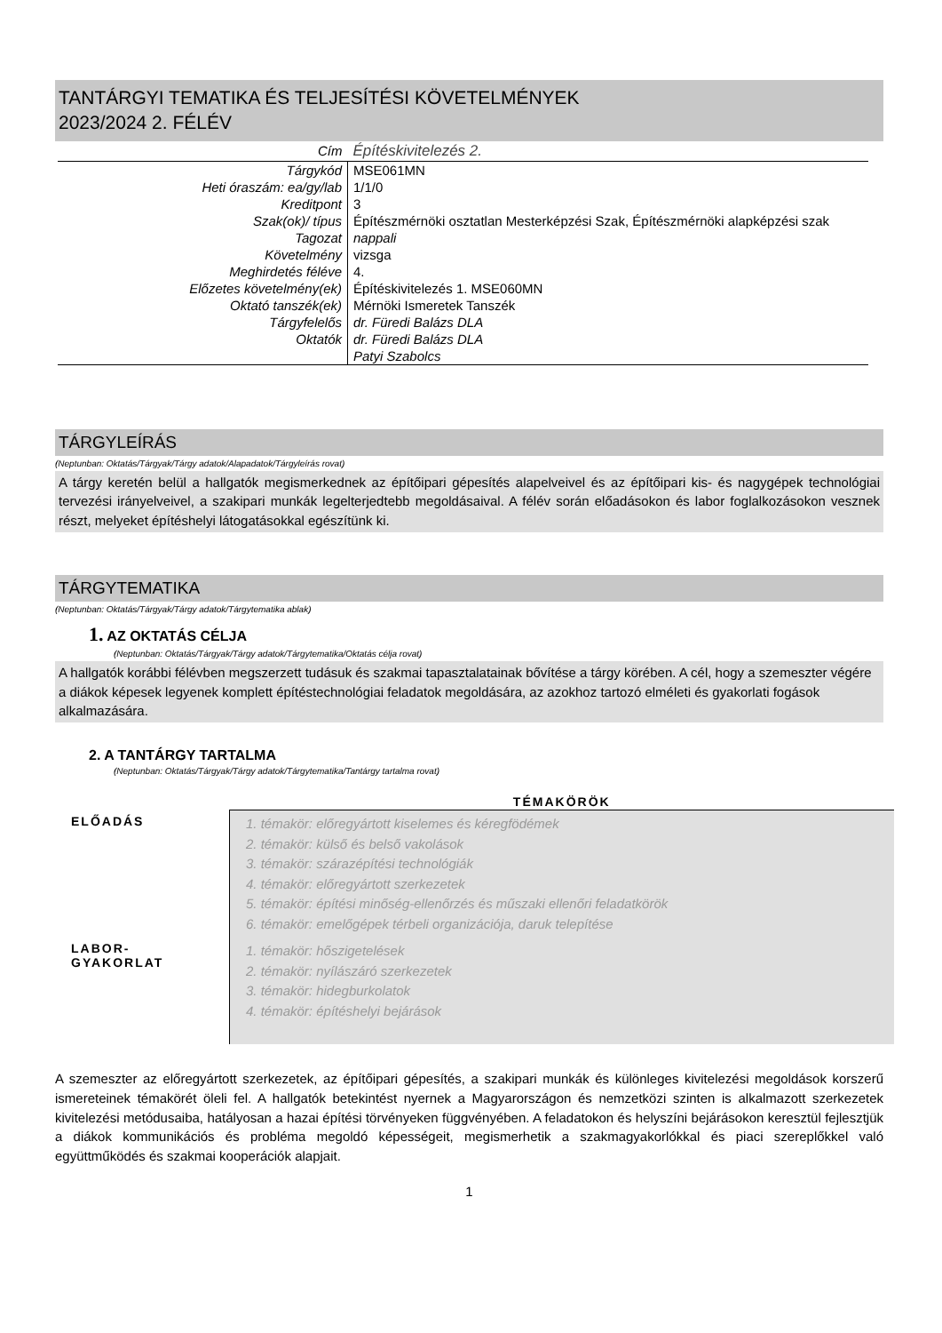TANTÁRGYI TEMATIKA ÉS TELJESÍTÉSI KÖVETELMÉNYEK
2023/2024 2. FÉLÉV
| Cím | Építéskivitelezés 2. |
| Tárgykód | MSE061MN |
| Heti óraszám: ea/gy/lab | 1/1/0 |
| Kreditpont | 3 |
| Szak(ok)/ típus | Építészmérnöki osztatlan Mesterképzési Szak, Építészmérnöki alapképzési szak |
| Tagozat | nappali |
| Követelmény | vizsga |
| Meghirdetés féléve | 4. |
| Előzetes követelmény(ek) | Építéskivitelezés 1. MSE060MN |
| Oktató tanszék(ek) | Mérnöki Ismeretek Tanszék |
| Tárgyfelelős | dr. Füredi Balázs DLA |
| Oktatók | dr. Füredi Balázs DLA |
| | Patyi Szabolcs |
TÁRGYLEÍRÁS
(Neptunban: Oktatás/Tárgyak/Tárgy adatok/Alapadatok/Tárgyleírás rovat)
A tárgy keretén belül a hallgatók megismerkednek az építőipari gépesítés alapelveivel és az építőipari kis- és nagygépek technológiai tervezési irányelveivel, a szakipari munkák legelterjedtebb megoldásaival. A félév során előadásokon és labor foglalkozásokon vesznek részt, melyeket építéshelyi látogatásokkal egészítünk ki.
TÁRGYTEMATIKA
(Neptunban: Oktatás/Tárgyak/Tárgy adatok/Tárgytematika ablak)
1. AZ OKTATÁS CÉLJA
(Neptunban: Oktatás/Tárgyak/Tárgy adatok/Tárgytematika/Oktatás célja rovat)
A hallgatók korábbi félévben megszerzett tudásuk és szakmai tapasztalatainak bővítése a tárgy körében. A cél, hogy a szemeszter végére a diákok képesek legyenek komplett építéstechnológiai feladatok megoldására, az azokhoz tartozó elméleti és gyakorlati fogások alkalmazására.
2. A TANTÁRGY TARTALMA
(Neptunban: Oktatás/Tárgyak/Tárgy adatok/Tárgytematika/Tantárgy tartalma rovat)
| | TÉMAKÖRÖK |
| --- | --- |
| ELŐADÁS | 1. témakör: előregyártott kiselemes és kéregfödémek 2. témakör: külső és belső vakolások 3. témakör: szárazépítési technológiák 4. témakör: előregyártott szerkezetek 5. témakör: építési minőség-ellenőrzés és műszaki ellenőri feladatkörök 6. témakör: emelőgépek térbeli organizációja, daruk telepítése |
| LABOR- GYAKORLAT | 1. témakör: hőszigetelések 2. témakör: nyílászáró szerkezetek 3. témakör: hidegburkolatok 4. témakör: építéshelyi bejárások |
A szemeszter az előregyártott szerkezetek, az építőipari gépesítés, a szakipari munkák és különleges kivitelezési megoldások korszerű ismereteinek témakörét öleli fel. A hallgatók betekintést nyernek a Magyarországon és nemzetközi szinten is alkalmazott szerkezetek kivitelezési metódusaiba, hatályosan a hazai építési törvényeken függvényében. A feladatokon és helyszíni bejárásokon keresztül fejlesztjük a diákok kommunikációs és probléma megoldó képességeit, megismerhetik a szakmagyakorlókkal és piaci szereplőkkel való együttműködés és szakmai kooperációk alapjait.
1